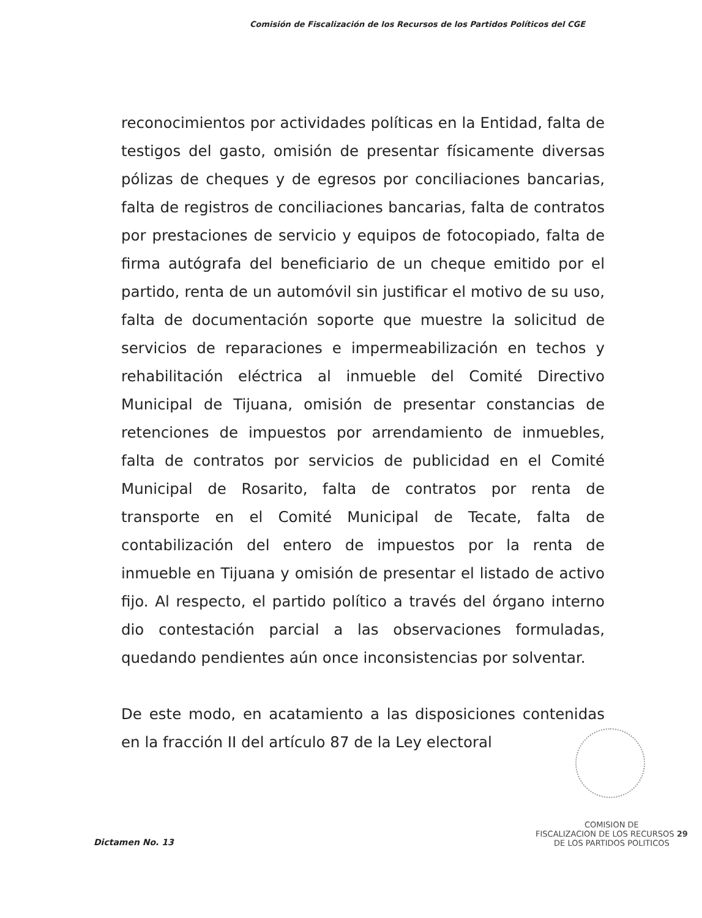Comisión de Fiscalización de los Recursos de los Partidos Políticos del CGE
reconocimientos por actividades políticas en la Entidad, falta de testigos del gasto, omisión de presentar físicamente diversas pólizas de cheques y de egresos por conciliaciones bancarias, falta de registros de conciliaciones bancarias, falta de contratos por prestaciones de servicio y equipos de fotocopiado, falta de firma autógrafa del beneficiario de un cheque emitido por el partido, renta de un automóvil sin justificar el motivo de su uso, falta de documentación soporte que muestre la solicitud de servicios de reparaciones e impermeabilización en techos y rehabilitación eléctrica al inmueble del Comité Directivo Municipal de Tijuana, omisión de presentar constancias de retenciones de impuestos por arrendamiento de inmuebles, falta de contratos por servicios de publicidad en el Comité Municipal de Rosarito, falta de contratos por renta de transporte en el Comité Municipal de Tecate, falta de contabilización del entero de impuestos por la renta de inmueble en Tijuana y omisión de presentar el listado de activo fijo. Al respecto, el partido político a través del órgano interno dio contestación parcial a las observaciones formuladas, quedando pendientes aún once inconsistencias por solventar.
De este modo, en acatamiento a las disposiciones contenidas en la fracción II del artículo 87 de la Ley electoral
Dictamen No. 13
COMISION DE
FISCALIZACION DE LOS RECURSOS 29
DE LOS PARTIDOS POLITICOS